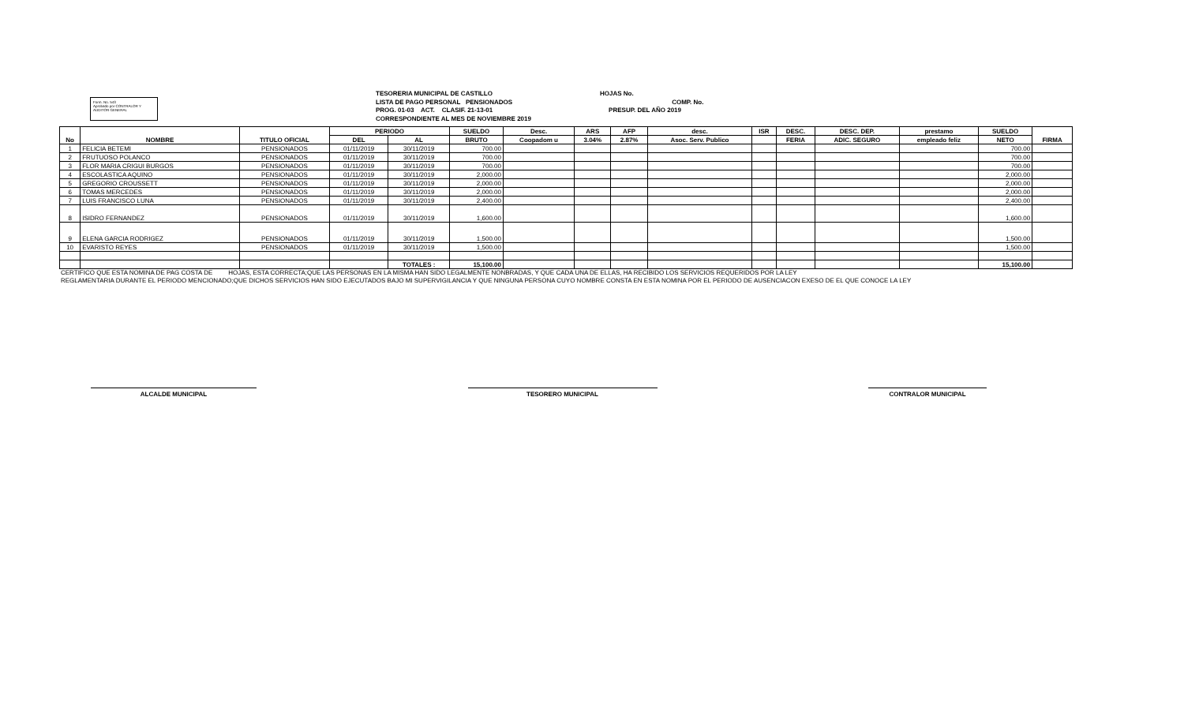Form. No. 543
Aprobado por CONTRALOR Y AUDITOR GENERAL
TESORERIA MUNICIPAL DE CASTILLO
LISTA DE PAGO PERSONAL PENSIONADOS
PROG. 01-03 ACT. CLASIF. 21-13-01
CORRESPONDIENTE AL MES DE NOVIEMBRE 2019
HOJAS No.
COMP. No.
PRESUP. DEL AÑO 2019
| No | NOMBRE | TITULO OFICIAL | PERIODO | | SUELDO | Desc. | ARS | AFP | desc. | ISR | DESC. | DESC. DEP. | prestamo | SUELDO | FIRMA |
| --- | --- | --- | --- | --- | --- | --- | --- | --- | --- | --- | --- | --- | --- | --- | --- |
| | | | DEL | AL | BRUTO | Coopadom u | 3.04% | 2.87% | Asoc. Serv. Publico | | FERIA | ADIC. SEGURO | empleado feliz | NETO | |
| 1 | FELICIA BETEMI | PENSIONADOS | 01/11/2019 | 30/11/2019 | 700.00 | | | | | | | | | 700.00 | |
| 2 | FRUTUOSO POLANCO | PENSIONADOS | 01/11/2019 | 30/11/2019 | 700.00 | | | | | | | | | 700.00 | |
| 3 | FLOR MARIA CRIGUI BURGOS | PENSIONADOS | 01/11/2019 | 30/11/2019 | 700.00 | | | | | | | | | 700.00 | |
| 4 | ESCOLASTICA AQUINO | PENSIONADOS | 01/11/2019 | 30/11/2019 | 2,000.00 | | | | | | | | | 2,000.00 | |
| 5 | GREGORIO CROUSSETT | PENSIONADOS | 01/11/2019 | 30/11/2019 | 2,000.00 | | | | | | | | | 2,000.00 | |
| 6 | TOMAS MERCEDES | PENSIONADOS | 01/11/2019 | 30/11/2019 | 2,000.00 | | | | | | | | | 2,000.00 | |
| 7 | LUIS FRANCISCO LUNA | PENSIONADOS | 01/11/2019 | 30/11/2019 | 2,400.00 | | | | | | | | | 2,400.00 | |
| 8 | ISIDRO FERNANDEZ | PENSIONADOS | 01/11/2019 | 30/11/2019 | 1,600.00 | | | | | | | | | 1,600.00 | |
| 9 | ELENA GARCIA RODRIGEZ | PENSIONADOS | 01/11/2019 | 30/11/2019 | 1,500.00 | | | | | | | | | 1,500.00 | |
| 10 | EVARISTO REYES | PENSIONADOS | 01/11/2019 | 30/11/2019 | 1,500.00 | | | | | | | | | 1,500.00 | |
| | | | | TOTALES : | 15,100.00 | | | | | | | | | 15,100.00 | |
CERTIFICO QUE ESTA NOMINA DE PAG COSTA DE HOJAS, ESTA CORRECTA;QUE LAS PERSONAS EN LA MISMA HAN SIDO LEGALMENTE NONBRADAS, Y QUE CADA UNA DE ELLAS, HA RECIBIDO LOS SERVICIOS REQUERIDOS POR LA LEY
REGLAMENTARIA DURANTE EL PERIODO MENCIONADO;QUE DICHOS SERVICIOS HAN SIDO EJECUTADOS BAJO MI SUPERVIGILANCIA Y QUE NINGUNA PERSONA CUYO NOMBRE CONSTA EN ESTA NOMINA POR EL PERIODO DE AUSENCIACON EXESO DE EL QUE CONOCE LA LEY
ALCALDE MUNICIPAL TESORERO MUNICIPAL CONTRALOR MUNICIPAL